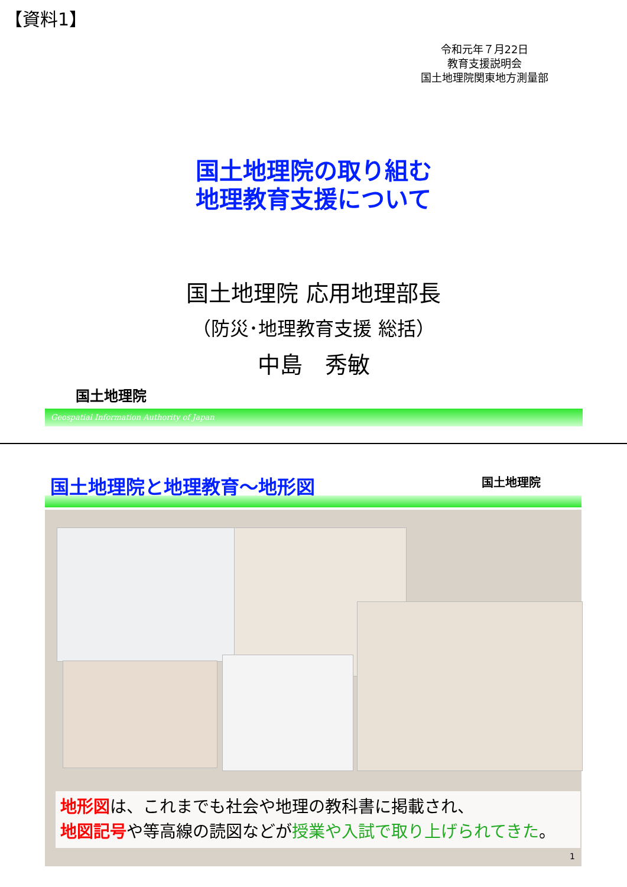【資料1】
令和元年７月22日
教育支援説明会
国土地理院関東地方測量部
国土地理院の取り組む
地理教育支援について
国土地理院 応用地理部長
（防災･地理教育支援 総括）
中島　秀敏
国土地理院
Geospatial Information Authority of Japan
国土地理院と地理教育～地形図 国土地理院
地形図は、これまでも社会や地理の教科書に掲載され、
地図記号や等高線の読図などが授業や入試で取り上げられてきた。
1